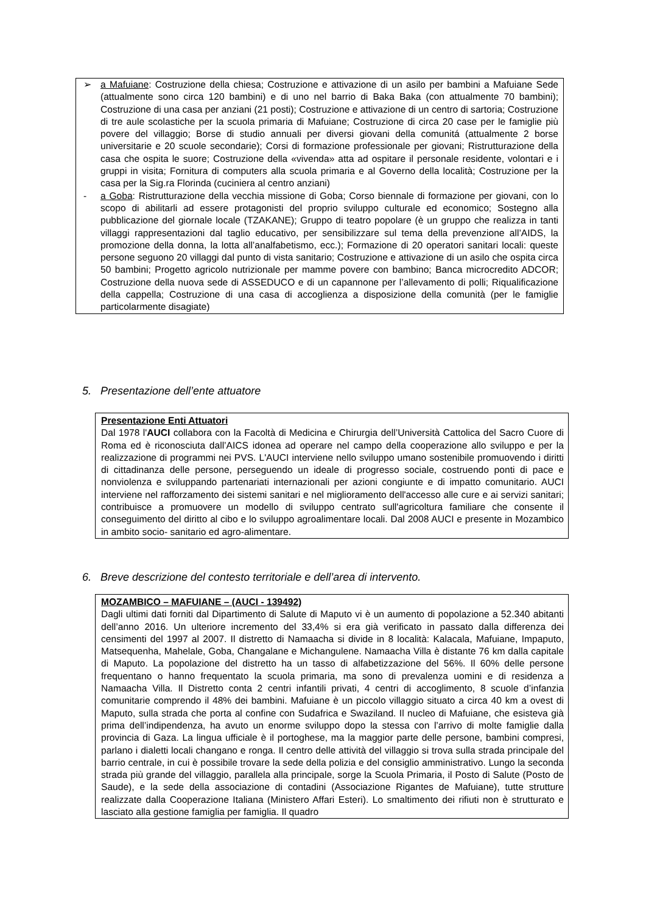➢ a Mafuiane: Costruzione della chiesa; Costruzione e attivazione di un asilo per bambini a Mafuiane Sede (attualmente sono circa 120 bambini) e di uno nel barrio di Baka Baka (con attualmente 70 bambini); Costruzione di una casa per anziani (21 posti); Costruzione e attivazione di un centro di sartoria; Costruzione di tre aule scolastiche per la scuola primaria di Mafuiane; Costruzione di circa 20 case per le famiglie più povere del villaggio; Borse di studio annuali per diversi giovani della comunitá (attualmente 2 borse universitarie e 20 scuole secondarie); Corsi di formazione professionale per giovani; Ristrutturazione della casa che ospita le suore; Costruzione della «vivenda» atta ad ospitare il personale residente, volontari e i gruppi in visita; Fornitura di computers alla scuola primaria e al Governo della località; Costruzione per la casa per la Sig.ra Florinda (cuciniera al centro anziani)
- a Goba: Ristrutturazione della vecchia missione di Goba; Corso biennale di formazione per giovani, con lo scopo di abilitarli ad essere protagonisti del proprio sviluppo culturale ed economico; Sostegno alla pubblicazione del giornale locale (TZAKANE); Gruppo di teatro popolare (è un gruppo che realizza in tanti villaggi rappresentazioni dal taglio educativo, per sensibilizzare sul tema della prevenzione all’AIDS, la promozione della donna, la lotta all’analfabetismo, ecc.); Formazione di 20 operatori sanitari locali: queste persone seguono 20 villaggi dal punto di vista sanitario; Costruzione e attivazione di un asilo che ospita circa 50 bambini; Progetto agricolo nutrizionale per mamme povere con bambino; Banca microcredito ADCOR; Costruzione della nuova sede di ASSEDUCO e di un capannone per l’allevamento di polli; Riqualificazione della cappella; Costruzione di una casa di accoglienza a disposizione della comunità (per le famiglie particolarmente disagiate)
5. Presentazione dell’ente attuatore
Presentazione Enti Attuatori
Dal 1978 l'AUCI collabora con la Facoltà di Medicina e Chirurgia dell’Università Cattolica del Sacro Cuore di Roma ed è riconosciuta dall’AICS idonea ad operare nel campo della cooperazione allo sviluppo e per la realizzazione di programmi nei PVS. L'AUCI interviene nello sviluppo umano sostenibile promuovendo i diritti di cittadinanza delle persone, perseguendo un ideale di progresso sociale, costruendo ponti di pace e nonviolenza e sviluppando partenariati internazionali per azioni congiunte e di impatto comunitario. AUCI interviene nel rafforzamento dei sistemi sanitari e nel miglioramento dell'accesso alle cure e ai servizi sanitari; contribuisce a promuovere un modello di sviluppo centrato sull'agricoltura familiare che consente il conseguimento del diritto al cibo e lo sviluppo agroalimentare locali. Dal 2008 AUCI e presente in Mozambico in ambito socio- sanitario ed agro-alimentare.
6. Breve descrizione del contesto territoriale e dell’area di intervento.
MOZAMBICO – MAFUIANE – (AUCI - 139492)
Dagli ultimi dati forniti dal Dipartimento di Salute di Maputo vi è un aumento di popolazione a 52.340 abitanti dell’anno 2016. Un ulteriore incremento del 33,4% si era già verificato in passato dalla differenza dei censimenti del 1997 al 2007. Il distretto di Namaacha si divide in 8 località: Kalacala, Mafuiane, Impaputo, Matsequenha, Mahelale, Goba, Changalane e Michangulene. Namaacha Villa è distante 76 km dalla capitale di Maputo. La popolazione del distretto ha un tasso di alfabetizzazione del 56%. Il 60% delle persone frequentano o hanno frequentato la scuola primaria, ma sono di prevalenza uomini e di residenza a Namaacha Villa. Il Distretto conta 2 centri infantili privati, 4 centri di accoglimento, 8 scuole d’infanzia comunitarie comprendo il 48% dei bambini. Mafuiane è un piccolo villaggio situato a circa 40 km a ovest di Maputo, sulla strada che porta al confine con Sudafrica e Swaziland. Il nucleo di Mafuiane, che esisteva già prima dell’indipendenza, ha avuto un enorme sviluppo dopo la stessa con l’arrivo di molte famiglie dalla provincia di Gaza. La lingua ufficiale è il portoghese, ma la maggior parte delle persone, bambini compresi, parlano i dialetti locali changano e ronga. Il centro delle attività del villaggio si trova sulla strada principale del barrio centrale, in cui è possibile trovare la sede della polizia e del consiglio amministrativo. Lungo la seconda strada più grande del villaggio, parallela alla principale, sorge la Scuola Primaria, il Posto di Salute (Posto de Saude), e la sede della associazione di contadini (Associazione Rigantes de Mafuiane), tutte strutture realizzate dalla Cooperazione Italiana (Ministero Affari Esteri). Lo smaltimento dei rifiuti non è strutturato e lasciato alla gestione famiglia per famiglia. Il quadro